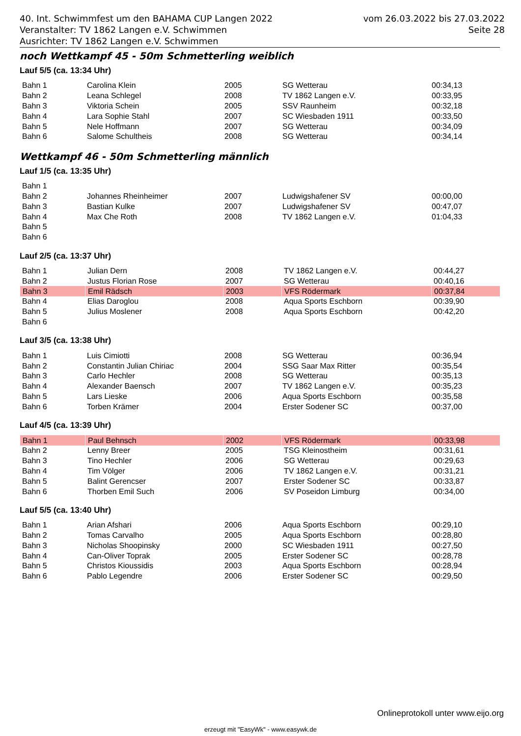40. Int. Schwimmfest um den BAHAMA CUP Langen 2022
Veranstalter: TV 1862 Langen e.V. Schwimmen
Ausrichter: TV 1862 Langen e.V. Schwimmen
vom 26.03.2022 bis 27.03.2022
Seite 28
noch Wettkampf 45 - 50m Schmetterling weiblich
Lauf 5/5 (ca. 13:34 Uhr)
| Bahn 1 | Carolina Klein | 2005 | SG Wetterau | 00:34,13 |
| Bahn 2 | Leana Schlegel | 2008 | TV 1862 Langen e.V. | 00:33,95 |
| Bahn 3 | Viktoria Schein | 2005 | SSV Raunheim | 00:32,18 |
| Bahn 4 | Lara Sophie Stahl | 2007 | SC Wiesbaden 1911 | 00:33,50 |
| Bahn 5 | Nele Hoffmann | 2007 | SG Wetterau | 00:34,09 |
| Bahn 6 | Salome Schultheis | 2008 | SG Wetterau | 00:34,14 |
Wettkampf 46 - 50m Schmetterling männlich
Lauf 1/5 (ca. 13:35 Uhr)
| Bahn 1 | | | | |
| Bahn 2 | Johannes Rheinheimer | 2007 | Ludwigshafener SV | 00:00,00 |
| Bahn 3 | Bastian Kulke | 2007 | Ludwigshafener SV | 00:47,07 |
| Bahn 4 | Max Che Roth | 2008 | TV 1862 Langen e.V. | 01:04,33 |
| Bahn 5 | | | | |
| Bahn 6 | | | | |
Lauf 2/5 (ca. 13:37 Uhr)
| Bahn 1 | Julian Dern | 2008 | TV 1862 Langen e.V. | 00:44,27 |
| Bahn 2 | Justus Florian Rose | 2007 | SG Wetterau | 00:40,16 |
| Bahn 3 | Emil Rädsch | 2003 | VFS Rödermark | 00:37,84 |
| Bahn 4 | Elias Daroglou | 2008 | Aqua Sports Eschborn | 00:39,90 |
| Bahn 5 | Julius Moslener | 2008 | Aqua Sports Eschborn | 00:42,20 |
| Bahn 6 | | | | |
Lauf 3/5 (ca. 13:38 Uhr)
| Bahn 1 | Luis Cimiotti | 2008 | SG Wetterau | 00:36,94 |
| Bahn 2 | Constantin Julian Chiriac | 2004 | SSG Saar Max Ritter | 00:35,54 |
| Bahn 3 | Carlo Hechler | 2008 | SG Wetterau | 00:35,13 |
| Bahn 4 | Alexander Baensch | 2007 | TV 1862 Langen e.V. | 00:35,23 |
| Bahn 5 | Lars Lieske | 2006 | Aqua Sports Eschborn | 00:35,58 |
| Bahn 6 | Torben Krämer | 2004 | Erster Sodener SC | 00:37,00 |
Lauf 4/5 (ca. 13:39 Uhr)
| Bahn 1 | Paul Behnsch | 2002 | VFS Rödermark | 00:33,98 |
| Bahn 2 | Lenny Breer | 2005 | TSG Kleinostheim | 00:31,61 |
| Bahn 3 | Tino Hechler | 2006 | SG Wetterau | 00:29,63 |
| Bahn 4 | Tim Völger | 2006 | TV 1862 Langen e.V. | 00:31,21 |
| Bahn 5 | Balint Gerencser | 2007 | Erster Sodener SC | 00:33,87 |
| Bahn 6 | Thorben Emil Such | 2006 | SV Poseidon Limburg | 00:34,00 |
Lauf 5/5 (ca. 13:40 Uhr)
| Bahn 1 | Arian Afshari | 2006 | Aqua Sports Eschborn | 00:29,10 |
| Bahn 2 | Tomas Carvalho | 2005 | Aqua Sports Eschborn | 00:28,80 |
| Bahn 3 | Nicholas Shoopinsky | 2000 | SC Wiesbaden 1911 | 00:27,50 |
| Bahn 4 | Can-Oliver Toprak | 2005 | Erster Sodener SC | 00:28,78 |
| Bahn 5 | Christos Kioussidis | 2003 | Aqua Sports Eschborn | 00:28,94 |
| Bahn 6 | Pablo Legendre | 2006 | Erster Sodener SC | 00:29,50 |
Onlineprotokoll unter www.eijo.org
erzeugt mit "EasyWk" - www.easywk.de